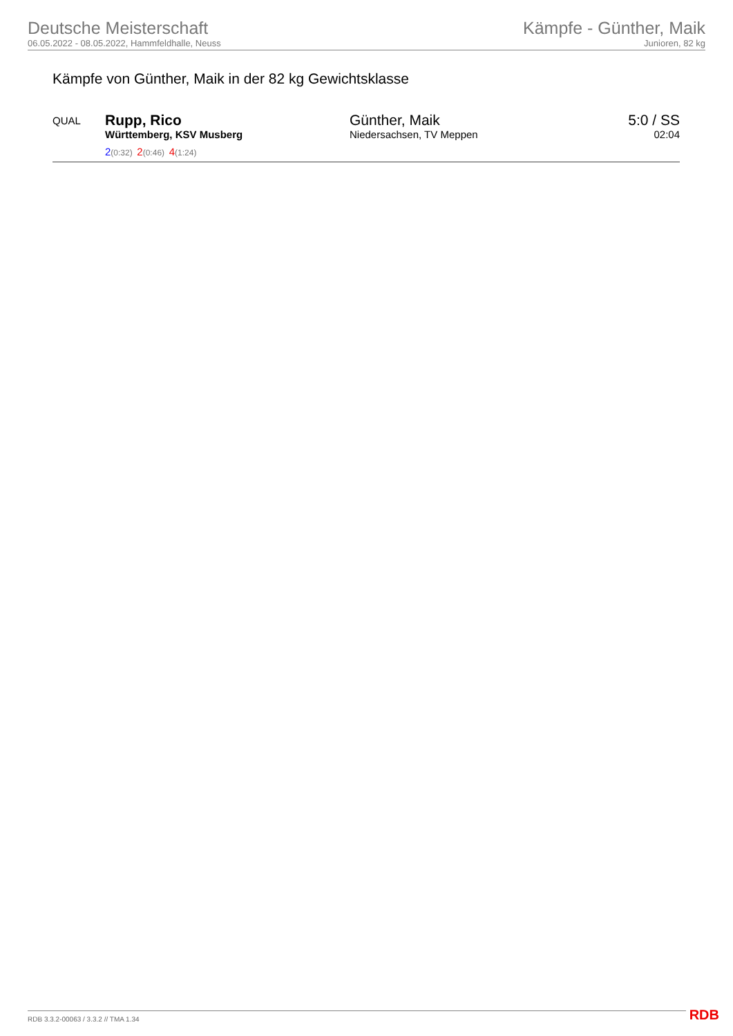Deutsche Meisterschaft
06.05.2022 - 08.05.2022, Hammfeldhalle, Neuss
Kämpfe - Günther, Maik
Junioren, 82 kg
Kämpfe von Günther, Maik in der 82 kg Gewichtsklasse
| QUAL | Rupp, Rico Württemberg, KSV Musberg 2 (0:32) 2 (0:46) 4 (1:24) | Günther, Maik Niedersachsen, TV Meppen | 5:0 / SS 02:04 |
RDB 3.3.2-00063 / 3.3.2 // TMA 1.34
RDB